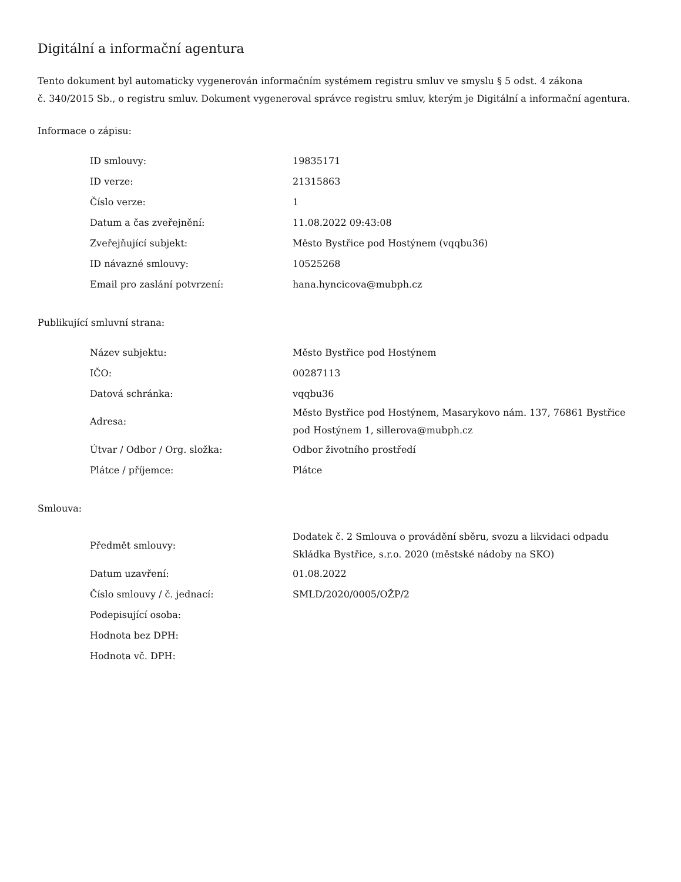Digitální a informační agentura
Tento dokument byl automaticky vygenerován informačním systémem registru smluv ve smyslu § 5 odst. 4 zákona
č. 340/2015 Sb., o registru smluv. Dokument vygeneroval správce registru smluv, kterým je Digitální a informační agentura.
Informace o zápisu:
| ID smlouvy: | 19835171 |
| ID verze: | 21315863 |
| Číslo verze: | 1 |
| Datum a čas zveřejnění: | 11.08.2022 09:43:08 |
| Zveřejňující subjekt: | Město Bystřice pod Hostýnem (vqqbu36) |
| ID návazné smlouvy: | 10525268 |
| Email pro zaslání potvrzení: | hana.hyncicova@mubph.cz |
Publikující smluvní strana:
| Název subjektu: | Město Bystřice pod Hostýnem |
| IČO: | 00287113 |
| Datová schránka: | vqqbu36 |
| Adresa: | Město Bystřice pod Hostýnem, Masarykovo nám. 137, 76861 Bystřice pod Hostýnem 1, sillerova@mubph.cz |
| Útvar / Odbor / Org. složka: | Odbor životního prostředí |
| Plátce / příjemce: | Plátce |
Smlouva:
| Předmět smlouvy: | Dodatek č. 2 Smlouva o provádění sběru, svozu a likvidaci odpadu Skládka Bystřice, s.r.o. 2020 (městské nádoby na SKO) |
| Datum uzavření: | 01.08.2022 |
| Číslo smlouvy / č. jednací: | SMLD/2020/0005/OŽP/2 |
| Podepisující osoba: | |
| Hodnota bez DPH: | |
| Hodnota vč. DPH: | |